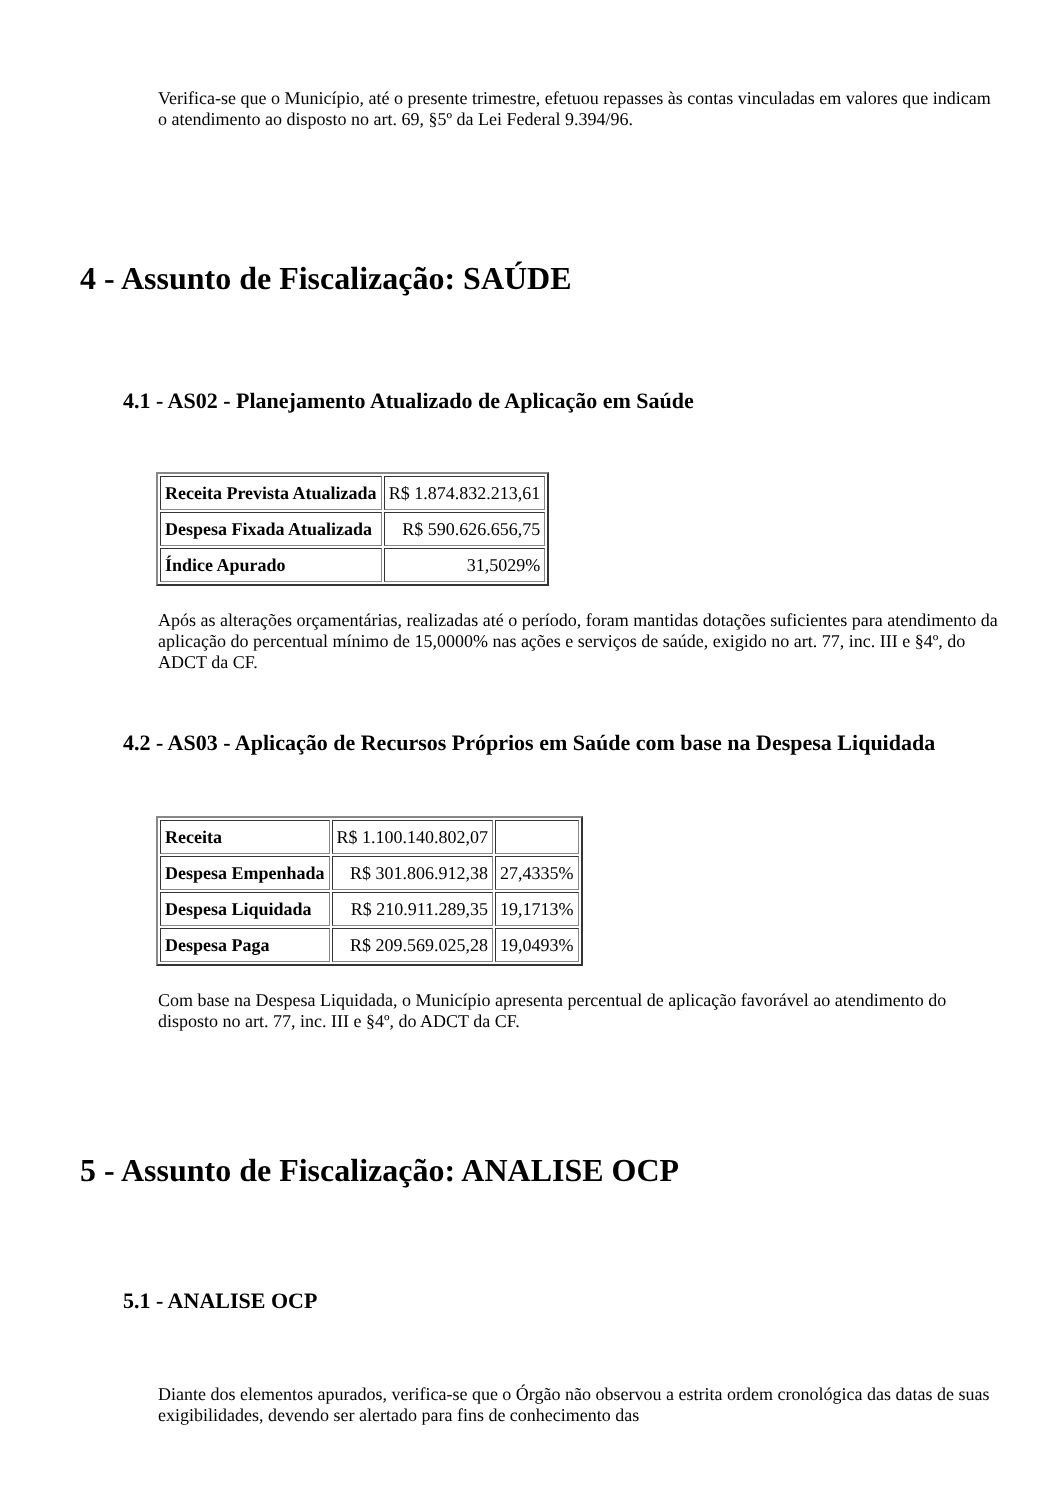Verifica-se que o Município, até o presente trimestre, efetuou repasses às contas vinculadas em valores que indicam o atendimento ao disposto no art. 69, §5º da Lei Federal 9.394/96.
4 - Assunto de Fiscalização: SAÚDE
4.1 - AS02 - Planejamento Atualizado de Aplicação em Saúde
| Receita Prevista Atualizada | R$ 1.874.832.213,61 |
| Despesa Fixada Atualizada | R$ 590.626.656,75 |
| Índice Apurado | 31,5029% |
Após as alterações orçamentárias, realizadas até o período, foram mantidas dotações suficientes para atendimento da aplicação do percentual mínimo de 15,0000% nas ações e serviços de saúde, exigido no art. 77, inc. III e §4º, do ADCT da CF.
4.2 - AS03 - Aplicação de Recursos Próprios em Saúde com base na Despesa Liquidada
| Receita | R$ 1.100.140.802,07 | |
| Despesa Empenhada | R$ 301.806.912,38 | 27,4335% |
| Despesa Liquidada | R$ 210.911.289,35 | 19,1713% |
| Despesa Paga | R$ 209.569.025,28 | 19,0493% |
Com base na Despesa Liquidada, o Município apresenta percentual de aplicação favorável ao atendimento do disposto no art. 77, inc. III e §4º, do ADCT da CF.
5 - Assunto de Fiscalização: ANALISE OCP
5.1 - ANALISE OCP
Diante dos elementos apurados, verifica-se que o Órgão não observou a estrita ordem cronológica das datas de suas exigibilidades, devendo ser alertado para fins de conhecimento das